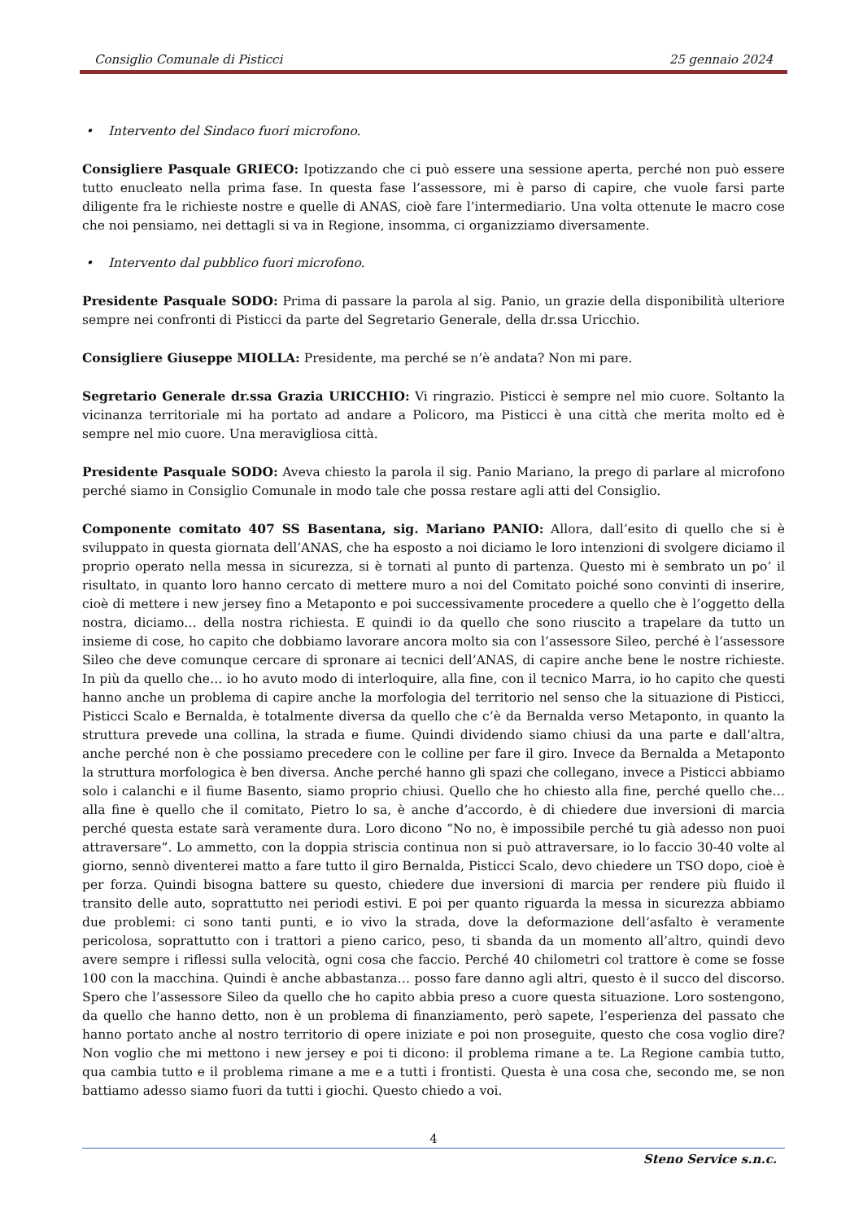Consiglio Comunale di Pisticci 25 gennaio 2024
• Intervento del Sindaco fuori microfono.
Consigliere Pasquale GRIECO: Ipotizzando che ci può essere una sessione aperta, perché non può essere tutto enucleato nella prima fase. In questa fase l’assessore, mi è parso di capire, che vuole farsi parte diligente fra le richieste nostre e quelle di ANAS, cioè fare l’intermediario. Una volta ottenute le macro cose che noi pensiamo, nei dettagli si va in Regione, insomma, ci organizziamo diversamente.
• Intervento dal pubblico fuori microfono.
Presidente Pasquale SODO: Prima di passare la parola al sig. Panio, un grazie della disponibilità ulteriore sempre nei confronti di Pisticci da parte del Segretario Generale, della dr.ssa Uricchio.
Consigliere Giuseppe MIOLLA: Presidente, ma perché se n’è andata? Non mi pare.
Segretario Generale dr.ssa Grazia URICCHIO: Vi ringrazio. Pisticci è sempre nel mio cuore. Soltanto la vicinanza territoriale mi ha portato ad andare a Policoro, ma Pisticci è una città che merita molto ed è sempre nel mio cuore. Una meravigliosa città.
Presidente Pasquale SODO: Aveva chiesto la parola il sig. Panio Mariano, la prego di parlare al microfono perché siamo in Consiglio Comunale in modo tale che possa restare agli atti del Consiglio.
Componente comitato 407 SS Basentana, sig. Mariano PANIO: Allora, dall’esito di quello che si è sviluppato in questa giornata dell’ANAS, che ha esposto a noi diciamo le loro intenzioni di svolgere diciamo il proprio operato nella messa in sicurezza, si è tornati al punto di partenza. Questo mi è sembrato un po’ il risultato, in quanto loro hanno cercato di mettere muro a noi del Comitato poiché sono convinti di inserire, cioè di mettere i new jersey fino a Metaponto e poi successivamente procedere a quello che è l’oggetto della nostra, diciamo… della nostra richiesta. E quindi io da quello che sono riuscito a trapelare da tutto un insieme di cose, ho capito che dobbiamo lavorare ancora molto sia con l’assessore Sileo, perché è l’assessore Sileo che deve comunque cercare di spronare ai tecnici dell’ANAS, di capire anche bene le nostre richieste. In più da quello che… io ho avuto modo di interloquire, alla fine, con il tecnico Marra, io ho capito che questi hanno anche un problema di capire anche la morfologia del territorio nel senso che la situazione di Pisticci, Pisticci Scalo e Bernalda, è totalmente diversa da quello che c’è da Bernalda verso Metaponto, in quanto la struttura prevede una collina, la strada e fiume. Quindi dividendo siamo chiusi da una parte e dall’altra, anche perché non è che possiamo precedere con le colline per fare il giro. Invece da Bernalda a Metaponto la struttura morfologica è ben diversa. Anche perché hanno gli spazi che collegano, invece a Pisticci abbiamo solo i calanchi e il fiume Basento, siamo proprio chiusi. Quello che ho chiesto alla fine, perché quello che… alla fine è quello che il comitato, Pietro lo sa, è anche d’accordo, è di chiedere due inversioni di marcia perché questa estate sarà veramente dura. Loro dicono “No no, è impossibile perché tu già adesso non puoi attraversare”. Lo ammetto, con la doppia striscia continua non si può attraversare, io lo faccio 30-40 volte al giorno, sennò diventerei matto a fare tutto il giro Bernalda, Pisticci Scalo, devo chiedere un TSO dopo, cioè è per forza. Quindi bisogna battere su questo, chiedere due inversioni di marcia per rendere più fluido il transito delle auto, soprattutto nei periodi estivi. E poi per quanto riguarda la messa in sicurezza abbiamo due problemi: ci sono tanti punti, e io vivo la strada, dove la deformazione dell’asfalto è veramente pericolosa, soprattutto con i trattori a pieno carico, peso, ti sbanda da un momento all’altro, quindi devo avere sempre i riflessi sulla velocità, ogni cosa che faccio. Perché 40 chilometri col trattore è come se fosse 100 con la macchina. Quindi è anche abbastanza… posso fare danno agli altri, questo è il succo del discorso. Spero che l’assessore Sileo da quello che ho capito abbia preso a cuore questa situazione. Loro sostengono, da quello che hanno detto, non è un problema di finanziamento, però sapete, l’esperienza del passato che hanno portato anche al nostro territorio di opere iniziate e poi non proseguite, questo che cosa voglio dire? Non voglio che mi mettono i new jersey e poi ti dicono: il problema rimane a te. La Regione cambia tutto, qua cambia tutto e il problema rimane a me e a tutti i frontisti. Questa è una cosa che, secondo me, se non battiamo adesso siamo fuori da tutti i giochi. Questo chiedo a voi.
4
Steno Service s.n.c.